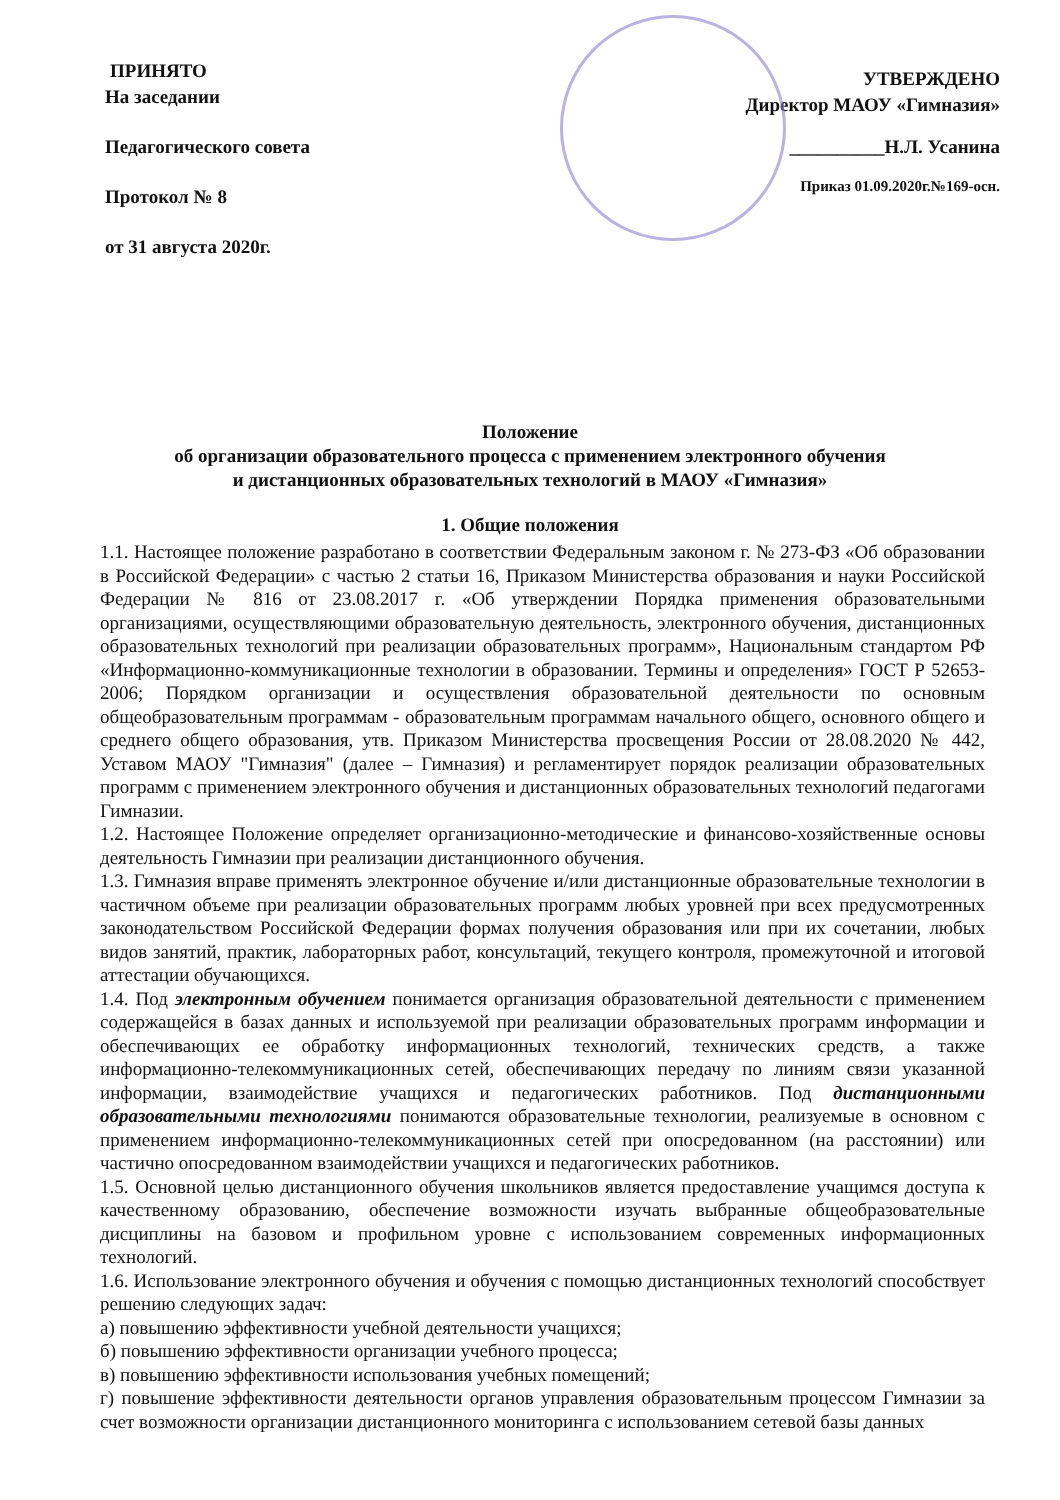ПРИНЯТО
На заседании
Педагогического совета
Протокол № 8
от 31 августа 2020г.
УТВЕРЖДЕНО
Директор МАОУ «Гимназия»
__________Н.Л. Усанина
Приказ 01.09.2020г.№169-осн.
Положение
об организации образовательного процесса с применением электронного обучения
и дистанционных образовательных технологий в МАОУ «Гимназия»
1. Общие положения
1.1. Настоящее положение разработано в соответствии Федеральным законом г. № 273-ФЗ «Об образовании в Российской Федерации» с частью 2 статьи 16, Приказом Министерства образования и науки Российской Федерации № 816 от 23.08.2017 г. «Об утверждении Порядка применения образовательными организациями, осуществляющими образовательную деятельность, электронного обучения, дистанционных образовательных технологий при реализации образовательных программ», Национальным стандартом РФ «Информационно-коммуникационные технологии в образовании. Термины и определения» ГОСТ Р 52653-2006; Порядком организации и осуществления образовательной деятельности по основным общеобразовательным программам - образовательным программам начального общего, основного общего и среднего общего образования, утв. Приказом Министерства просвещения России от 28.08.2020 № 442, Уставом МАОУ "Гимназия" (далее – Гимназия) и регламентирует порядок реализации образовательных программ с применением электронного обучения и дистанционных образовательных технологий педагогами Гимназии.
1.2. Настоящее Положение определяет организационно-методические и финансово-хозяйственные основы деятельность Гимназии при реализации дистанционного обучения.
1.3. Гимназия вправе применять электронное обучение и/или дистанционные образовательные технологии в частичном объеме при реализации образовательных программ любых уровней при всех предусмотренных законодательством Российской Федерации формах получения образования или при их сочетании, любых видов занятий, практик, лабораторных работ, консультаций, текущего контроля, промежуточной и итоговой аттестации обучающихся.
1.4. Под электронным обучением понимается организация образовательной деятельности с применением содержащейся в базах данных и используемой при реализации образовательных программ информации и обеспечивающих ее обработку информационных технологий, технических средств, а также информационно-телекоммуникационных сетей, обеспечивающих передачу по линиям связи указанной информации, взаимодействие учащихся и педагогических работников. Под дистанционными образовательными технологиями понимаются образовательные технологии, реализуемые в основном с применением информационно-телекоммуникационных сетей при опосредованном (на расстоянии) или частично опосредованном взаимодействии учащихся и педагогических работников.
1.5. Основной целью дистанционного обучения школьников является предоставление учащимся доступа к качественному образованию, обеспечение возможности изучать выбранные общеобразовательные дисциплины на базовом и профильном уровне с использованием современных информационных технологий.
1.6. Использование электронного обучения и обучения с помощью дистанционных технологий способствует решению следующих задач:
а) повышению эффективности учебной деятельности учащихся;
б) повышению эффективности организации учебного процесса;
в) повышению эффективности использования учебных помещений;
г) повышение эффективности деятельности органов управления образовательным процессом Гимназии за счет возможности организации дистанционного мониторинга с использованием сетевой базы данных